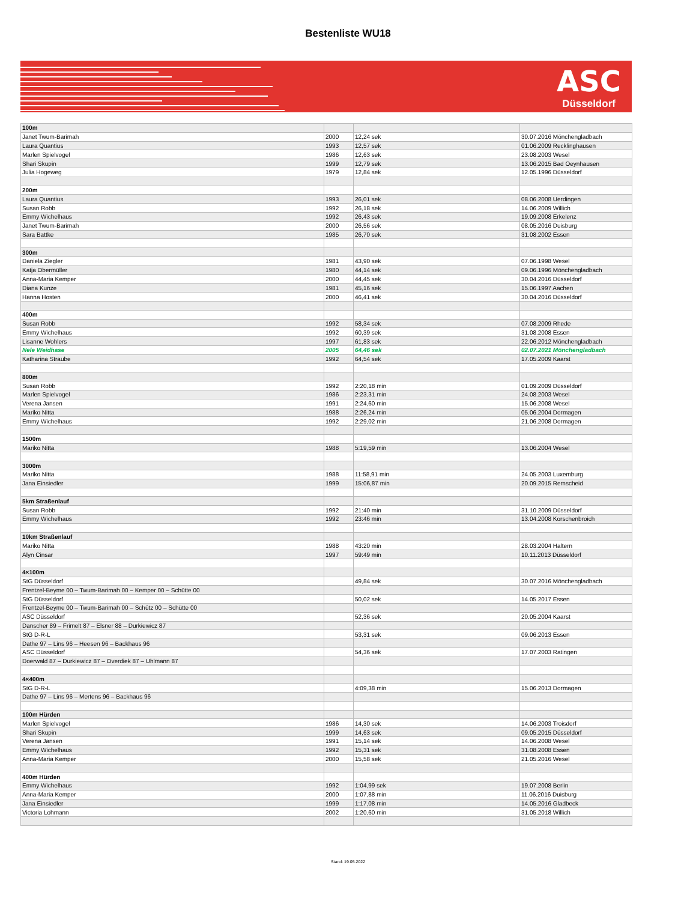Bestenliste WU18
ASC
Düsseldorf
| 100m | | | |
| Janet Twum-Barimah | 2000 | 12,24 sek | 30.07.2016 Mönchengladbach |
| Laura Quantius | 1993 | 12,57 sek | 01.06.2009 Recklinghausen |
| Marlen Spielvogel | 1986 | 12,63 sek | 23.08.2003 Wesel |
| Shari Skupin | 1999 | 12,79 sek | 13.06.2015 Bad Oeynhausen |
| Julia Hogeweg | 1979 | 12,84 sek | 12.05.1996 Düsseldorf |
| 200m | | | |
| Laura Quantius | 1993 | 26,01 sek | 08.06.2008 Uerdingen |
| Susan Robb | 1992 | 26,18 sek | 14.06.2009 Willich |
| Emmy Wichelhaus | 1992 | 26,43 sek | 19.09.2008 Erkelenz |
| Janet Twum-Barimah | 2000 | 26,56 sek | 08.05.2016 Duisburg |
| Sara Battke | 1985 | 26,70 sek | 31.08.2002 Essen |
| 300m | | | |
| Daniela Ziegler | 1981 | 43,90 sek | 07.06.1998 Wesel |
| Katja Obermüller | 1980 | 44,14 sek | 09.06.1996 Mönchengladbach |
| Anna-Maria Kemper | 2000 | 44,45 sek | 30.04.2016 Düsseldorf |
| Diana Kunze | 1981 | 45,16 sek | 15.06.1997 Aachen |
| Hanna Hosten | 2000 | 46,41 sek | 30.04.2016 Düsseldorf |
| 400m | | | |
| Susan Robb | 1992 | 58,34 sek | 07.08.2009 Rhede |
| Emmy Wichelhaus | 1992 | 60,39 sek | 31.08.2008 Essen |
| Lisanne Wohlers | 1997 | 61,83 sek | 22.06.2012 Mönchengladbach |
| Nele Weidhase | 2005 | 64,46 sek | 02.07.2021 Mönchengladbach |
| Katharina Straube | 1992 | 64,54 sek | 17.05.2009 Kaarst |
| 800m | | | |
| Susan Robb | 1992 | 2:20,18 min | 01.09.2009 Düsseldorf |
| Marlen Spielvogel | 1986 | 2:23,31 min | 24.08.2003 Wesel |
| Verena Jansen | 1991 | 2:24,60 min | 15.06.2008 Wesel |
| Mariko Nitta | 1988 | 2:26,24 min | 05.06.2004 Dormagen |
| Emmy Wichelhaus | 1992 | 2:29,02 min | 21.06.2008 Dormagen |
| 1500m | | | |
| Mariko Nitta | 1988 | 5:19,59 min | 13.06.2004 Wesel |
| 3000m | | | |
| Mariko Nitta | 1988 | 11:58,91 min | 24.05.2003 Luxemburg |
| Jana Einsiedler | 1999 | 15:06,87 min | 20.09.2015 Remscheid |
| 5km Straßenlauf | | | |
| Susan Robb | 1992 | 21:40 min | 31.10.2009 Düsseldorf |
| Emmy Wichelhaus | 1992 | 23:46 min | 13.04.2008 Korschenbroich |
| 10km Straßenlauf | | | |
| Mariko Nitta | 1988 | 43:20 min | 28.03.2004 Haltern |
| Alyn Cinsar | 1997 | 59:49 min | 10.11.2013 Düsseldorf |
| 4×100m | | | |
| StG Düsseldorf | | 49,84 sek | 30.07.2016 Mönchengladbach |
| Frentzel-Beyme 00 – Twum-Barimah 00 – Kemper 00 – Schütte 00 | | | |
| StG Düsseldorf | | 50,02 sek | 14.05.2017 Essen |
| Frentzel-Beyme 00 – Twum-Barimah 00 – Schütz 00 – Schütte 00 | | | |
| ASC Düsseldorf | | 52,36 sek | 20.05.2004 Kaarst |
| Danscher 89 – Frimelt 87 – Elsner 88 – Durkiewicz 87 | | | |
| StG D-R-L | | 53,31 sek | 09.06.2013 Essen |
| Dathe 97 – Lins 96 – Heesen 96 – Backhaus 96 | | | |
| ASC Düsseldorf | | 54,36 sek | 17.07.2003 Ratingen |
| Doerwald 87 – Durkiewicz 87 – Overdiek 87 – Uhlmann 87 | | | |
| 4×400m | | | |
| StG D-R-L | | 4:09,38 min | 15.06.2013 Dormagen |
| Dathe 97 – Lins 96 – Mertens 96 – Backhaus 96 | | | |
| 100m Hürden | | | |
| Marlen Spielvogel | 1986 | 14,30 sek | 14.06.2003 Troisdorf |
| Shari Skupin | 1999 | 14,63 sek | 09.05.2015 Düsseldorf |
| Verena Jansen | 1991 | 15,14 sek | 14.06.2008 Wesel |
| Emmy Wichelhaus | 1992 | 15,31 sek | 31.08.2008 Essen |
| Anna-Maria Kemper | 2000 | 15,58 sek | 21.05.2016 Wesel |
| 400m Hürden | | | |
| Emmy Wichelhaus | 1992 | 1:04,99 sek | 19.07.2008 Berlin |
| Anna-Maria Kemper | 2000 | 1:07,88 min | 11.06.2016 Duisburg |
| Jana Einsiedler | 1999 | 1:17,08 min | 14.05.2016 Gladbeck |
| Victoria Lohmann | 2002 | 1:20,60 min | 31.05.2018 Willich |
Stand: 19.05.2022